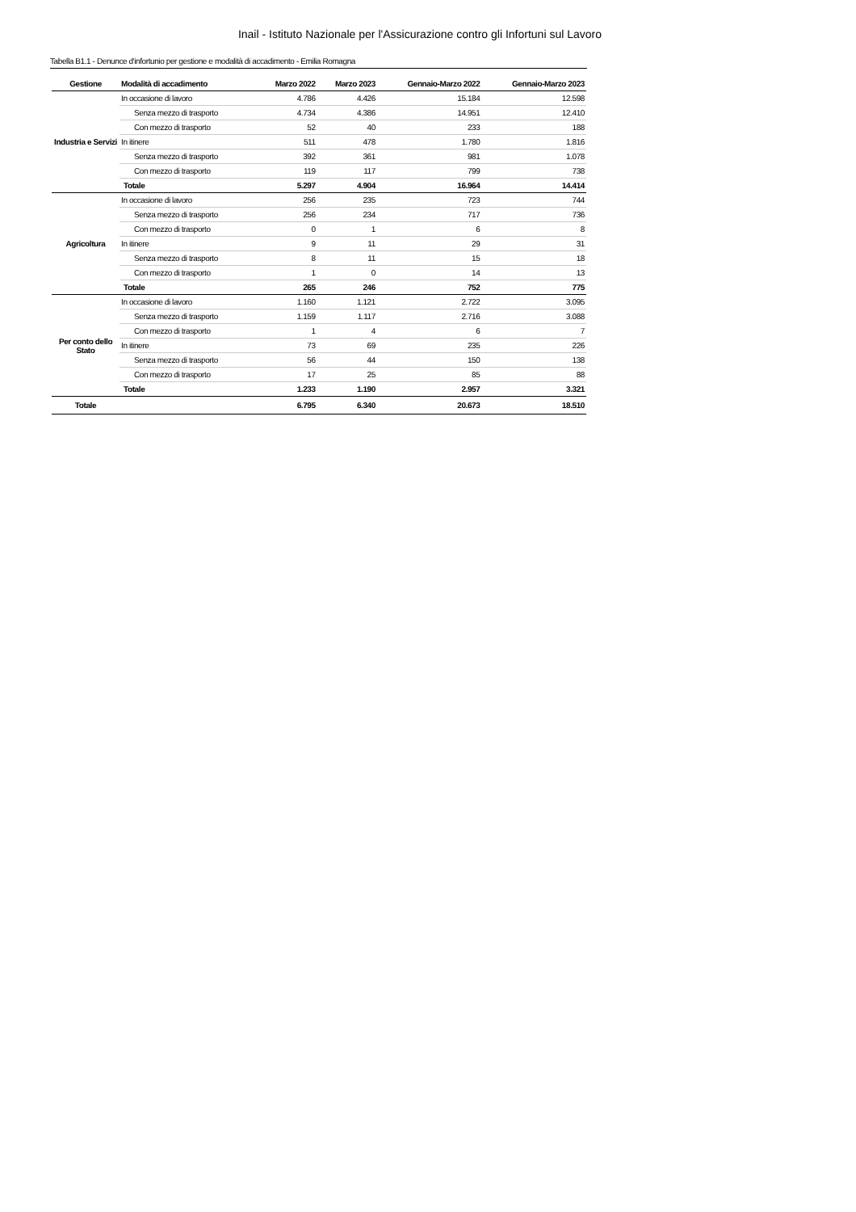Inail - Istituto Nazionale per l'Assicurazione contro gli Infortuni sul Lavoro
Tabella B1.1 - Denunce d'infortunio per gestione e modalità di accadimento - Emilia Romagna
| Gestione | Modalità di accadimento | Marzo 2022 | Marzo 2023 | Gennaio-Marzo 2022 | Gennaio-Marzo 2023 |
| --- | --- | --- | --- | --- | --- |
| Industria e Servizi | In occasione di lavoro | 4.786 | 4.426 | 15.184 | 12.598 |
| | Senza mezzo di trasporto | 4.734 | 4.386 | 14.951 | 12.410 |
| | Con mezzo di trasporto | 52 | 40 | 233 | 188 |
| | In itinere | 511 | 478 | 1.780 | 1.816 |
| | Senza mezzo di trasporto | 392 | 361 | 981 | 1.078 |
| | Con mezzo di trasporto | 119 | 117 | 799 | 738 |
| | Totale | 5.297 | 4.904 | 16.964 | 14.414 |
| Agricoltura | In occasione di lavoro | 256 | 235 | 723 | 744 |
| | Senza mezzo di trasporto | 256 | 234 | 717 | 736 |
| | Con mezzo di trasporto | 0 | 1 | 6 | 8 |
| | In itinere | 9 | 11 | 29 | 31 |
| | Senza mezzo di trasporto | 8 | 11 | 15 | 18 |
| | Con mezzo di trasporto | 1 | 0 | 14 | 13 |
| | Totale | 265 | 246 | 752 | 775 |
| Per conto dello Stato | In occasione di lavoro | 1.160 | 1.121 | 2.722 | 3.095 |
| | Senza mezzo di trasporto | 1.159 | 1.117 | 2.716 | 3.088 |
| | Con mezzo di trasporto | 1 | 4 | 6 | 7 |
| | In itinere | 73 | 69 | 235 | 226 |
| | Senza mezzo di trasporto | 56 | 44 | 150 | 138 |
| | Con mezzo di trasporto | 17 | 25 | 85 | 88 |
| | Totale | 1.233 | 1.190 | 2.957 | 3.321 |
| Totale | | 6.795 | 6.340 | 20.673 | 18.510 |